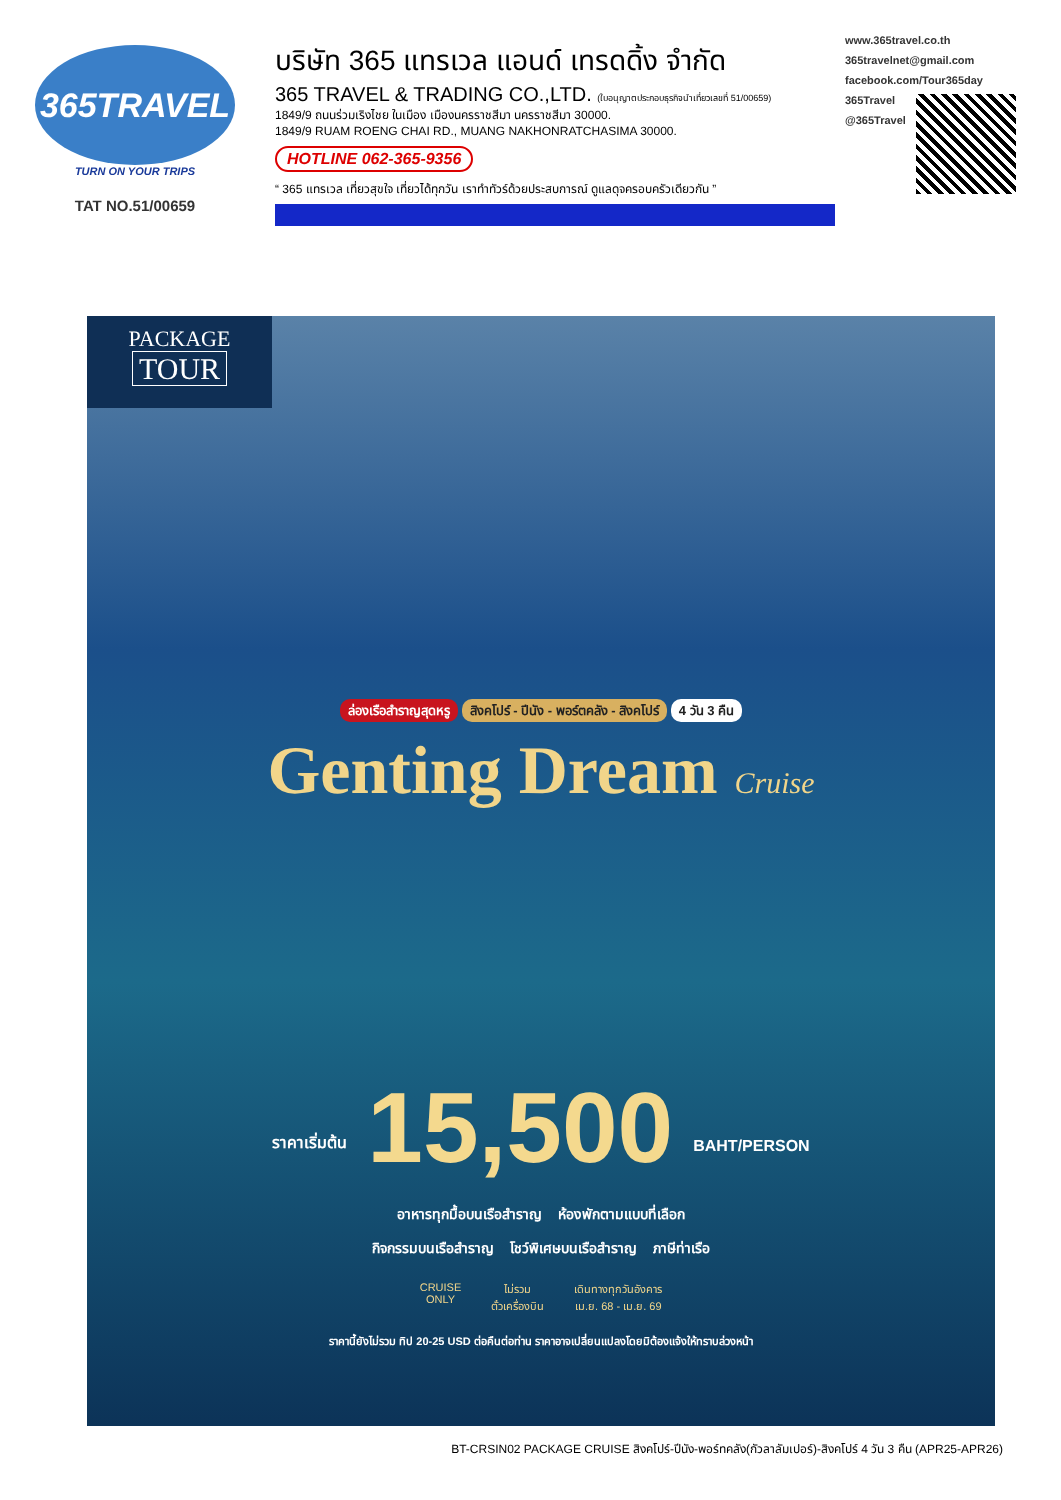365TRAVEL
TURN ON YOUR TRIPS
TAT NO.51/00659
บริษัท 365 แทรเวล แอนด์ เทรดดิ้ง จำกัด
365 TRAVEL & TRADING CO.,LTD. (ใบอนุญาตประกอบธุรกิจนำเที่ยวเลขที่ 51/00659)
1849/9 ถนนร่วมเริงไชย ในเมือง เมืองนครราชสีมา นครราชสีมา 30000.
1849/9 RUAM ROENG CHAI RD., MUANG NAKHONRATCHASIMA 30000.
HOTLINE 062-365-9356
“ 365 แทรเวล เที่ยวสุขใจ เที่ยวได้ทุกวัน เราทำทัวร์ด้วยประสบการณ์ ดูแลดุจครอบครัวเดียวกัน ”
www.365travel.co.th
365travelnet@gmail.com
facebook.com/Tour365day
365Travel
@365Travel
PACKAGE
TOUR
ล่องเรือสำราญสุดหรู สิงคโปร์ - ปีนัง - พอร์ตคลัง - สิงคโปร์ 4 วัน 3 คืน
Genting Dream Cruise
ราคาเริ่มต้น 15,500 BAHT/PERSON
อาหารทุกมื้อบนเรือสำราญ ห้องพักตามแบบที่เลือก
กิจกรรมบนเรือสำราญ โชว์พิเศษบนเรือสำราญ ภาษีท่าเรือ
CRUISE
ONLY
ไม่รวม
ตั๋วเครื่องบิน
เดินทางทุกวันอังคาร
เม.ย. 68 - เม.ย. 69
ราคานี้ยังไม่รวม ทิป 20-25 USD ต่อคืนต่อท่าน ราคาอาจเปลี่ยนแปลงโดยมิต้องแจ้งให้ทราบล่วงหน้า
BT-CRSIN02 PACKAGE CRUISE สิงคโปร์-ปีนัง-พอร์ทคลัง(กัวลาลัมเปอร์)-สิงคโปร์ 4 วัน 3 คืน (APR25-APR26)